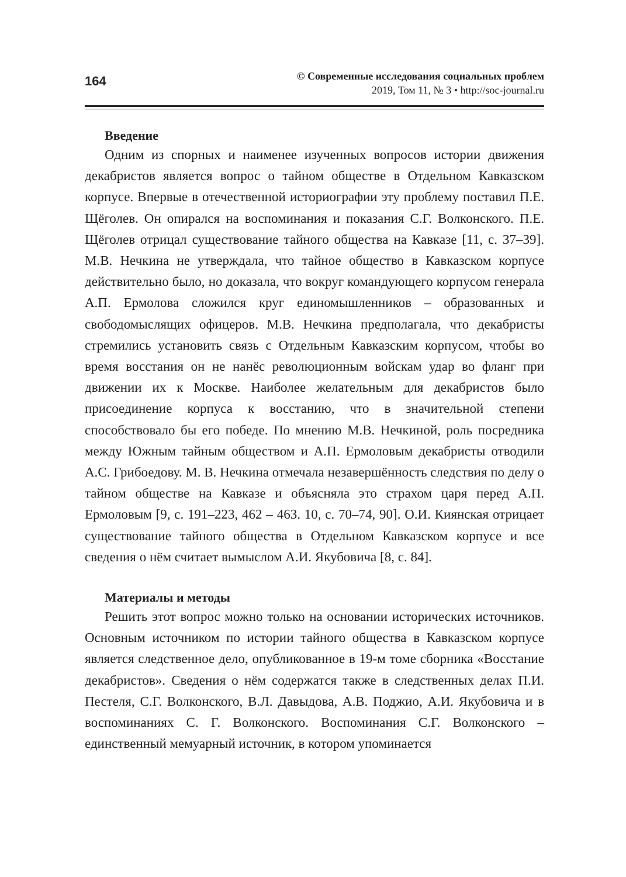164
© Современные исследования социальных проблем
2019, Том 11, № 3 • http://soc-journal.ru
Введение
Одним из спорных и наименее изученных вопросов истории движения декабристов является вопрос о тайном обществе в Отдельном Кавказском корпусе. Впервые в отечественной историографии эту проблему поставил П.Е. Щёголев. Он опирался на воспоминания и показания С.Г. Волконского. П.Е. Щёголев отрицал существование тайного общества на Кавказе [11, с. 37–39]. М.В. Нечкина не утверждала, что тайное общество в Кавказском корпусе действительно было, но доказала, что вокруг командующего корпусом генерала А.П. Ермолова сложился круг единомышленников – образованных и свободомыслящих офицеров. М.В. Нечкина предполагала, что декабристы стремились установить связь с Отдельным Кавказским корпусом, чтобы во время восстания он не нанёс революционным войскам удар во фланг при движении их к Москве. Наиболее желательным для декабристов было присоединение корпуса к восстанию, что в значительной степени способствовало бы его победе. По мнению М.В. Нечкиной, роль посредника между Южным тайным обществом и А.П. Ермоловым декабристы отводили А.С. Грибоедову. М. В. Нечкина отмечала незавершённость следствия по делу о тайном обществе на Кавказе и объясняла это страхом царя перед А.П. Ермоловым [9, с. 191–223, 462 – 463. 10, с. 70–74, 90]. О.И. Киянская отрицает существование тайного общества в Отдельном Кавказском корпусе и все сведения о нём считает вымыслом А.И. Якубовича [8, с. 84].
Материалы и методы
Решить этот вопрос можно только на основании исторических источников. Основным источником по истории тайного общества в Кавказском корпусе является следственное дело, опубликованное в 19-м томе сборника «Восстание декабристов». Сведения о нём содержатся также в следственных делах П.И. Пестеля, С.Г. Волконского, В.Л. Давыдова, А.В. Поджио, А.И. Якубовича и в воспоминаниях С. Г. Волконского. Воспоминания С.Г. Волконского – единственный мемуарный источник, в котором упоминается